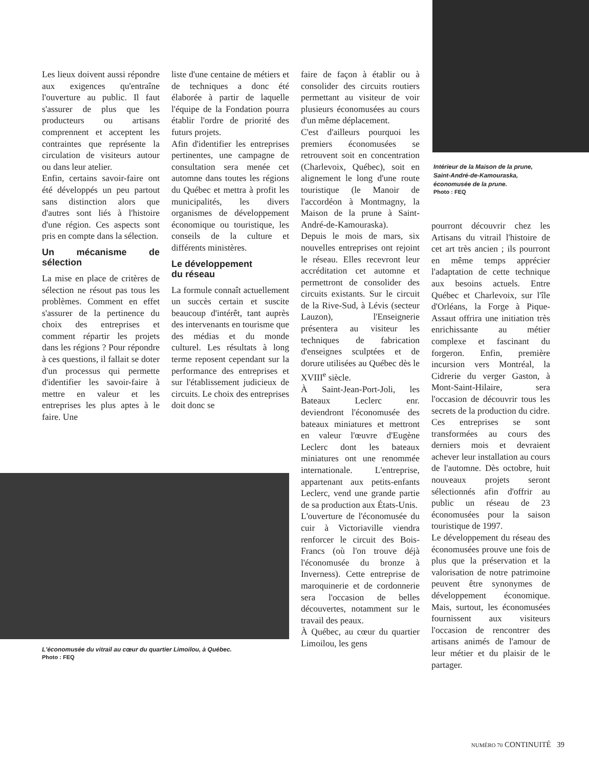Les lieux doivent aussi répondre aux exigences qu'entraîne l'ouverture au public. Il faut s'assurer de plus que les producteurs ou artisans comprennent et acceptent les contraintes que représente la circulation de visiteurs autour ou dans leur atelier.
Enfin, certains savoir-faire ont été développés un peu partout sans distinction alors que d'autres sont liés à l'histoire d'une région. Ces aspects sont pris en compte dans la sélection.
Un mécanisme de sélection
La mise en place de critères de sélection ne résout pas tous les problèmes. Comment en effet s'assurer de la pertinence du choix des entreprises et comment répartir les projets dans les régions ? Pour répondre à ces questions, il fallait se doter d'un processus qui permette d'identifier les savoir-faire à mettre en valeur et les entreprises les plus aptes à le faire. Une
liste d'une centaine de métiers et de techniques a donc été élaborée à partir de laquelle l'équipe de la Fondation pourra établir l'ordre de priorité des futurs projets.
Afin d'identifier les entreprises pertinentes, une campagne de consultation sera menée cet automne dans toutes les régions du Québec et mettra à profit les municipalités, les divers organismes de développement économique ou touristique, les conseils de la culture et différents ministères.
Le développement
du réseau
La formule connaît actuellement un succès certain et suscite beaucoup d'intérêt, tant auprès des intervenants en tourisme que des médias et du monde culturel. Les résultats à long terme reposent cependant sur la performance des entreprises et sur l'établissement judicieux de circuits. Le choix des entreprises doit donc se
faire de façon à établir ou à consolider des circuits routiers permettant au visiteur de voir plusieurs économusées au cours d'un même déplacement.
C'est d'ailleurs pourquoi les premiers économusées se retrouvent soit en concentration (Charlevoix, Québec), soit en alignement le long d'une route touristique (le Manoir de l'accordéon à Montmagny, la Maison de la prune à Saint-André-de-Kamouraska).
Depuis le mois de mars, six nouvelles entreprises ont rejoint le réseau. Elles recevront leur accréditation cet automne et permettront de consolider des circuits existants. Sur le circuit de la Rive-Sud, à Lévis (secteur Lauzon), l'Enseignerie présentera au visiteur les techniques de fabrication d'enseignes sculptées et de dorure utilisées au Québec dès le XVIII<sup>e</sup> siècle.
À Saint-Jean-Port-Joli, les Bateaux Leclerc enr. deviendront l'économusée des bateaux miniatures et mettront en valeur l'œuvre d'Eugène Leclerc dont les bateaux miniatures ont une renommée internationale. L'entreprise, appartenant aux petits-enfants Leclerc, vend une grande partie de sa production aux États-Unis.
L'ouverture de l'économusée du cuir à Victoriaville viendra renforcer le circuit des Bois-Francs (où l'on trouve déjà l'économusée du bronze à Inverness). Cette entreprise de maroquinerie et de cordonnerie sera l'occasion de belles découvertes, notamment sur le travail des peaux.
À Québec, au cœur du quartier Limoilou, les gens
Intérieur de la Maison de la prune,
Saint-André-de-Kamouraska,
économusée de la prune.
Photo : FEQ
pourront découvrir chez les Artisans du vitrail l'histoire de cet art très ancien ; ils pourront en même temps apprécier l'adaptation de cette technique aux besoins actuels. Entre Québec et Charlevoix, sur l'île d'Orléans, la Forge à Pique-Assaut offrira une initiation très enrichissante au métier complexe et fascinant du forgeron. Enfin, première incursion vers Montréal, la Cidrerie du verger Gaston, à Mont-Saint-Hilaire, sera l'occasion de découvrir tous les secrets de la production du cidre.
Ces entreprises se sont transformées au cours des derniers mois et devraient achever leur installation au cours de l'automne. Dès octobre, huit nouveaux projets seront sélectionnés afin d'offrir au public un réseau de 23 économusées pour la saison touristique de 1997.
Le développement du réseau des économusées prouve une fois de plus que la préservation et la valorisation de notre patrimoine peuvent être synonymes de développement économique. Mais, surtout, les économusées fournissent aux visiteurs l'occasion de rencontrer des artisans animés de l'amour de leur métier et du plaisir de le partager.
L'économusée du vitrail au cœur du quartier Limoilou, à Québec.
Photo : FEQ
NUMÉRO 70 CONTINUITÉ 39